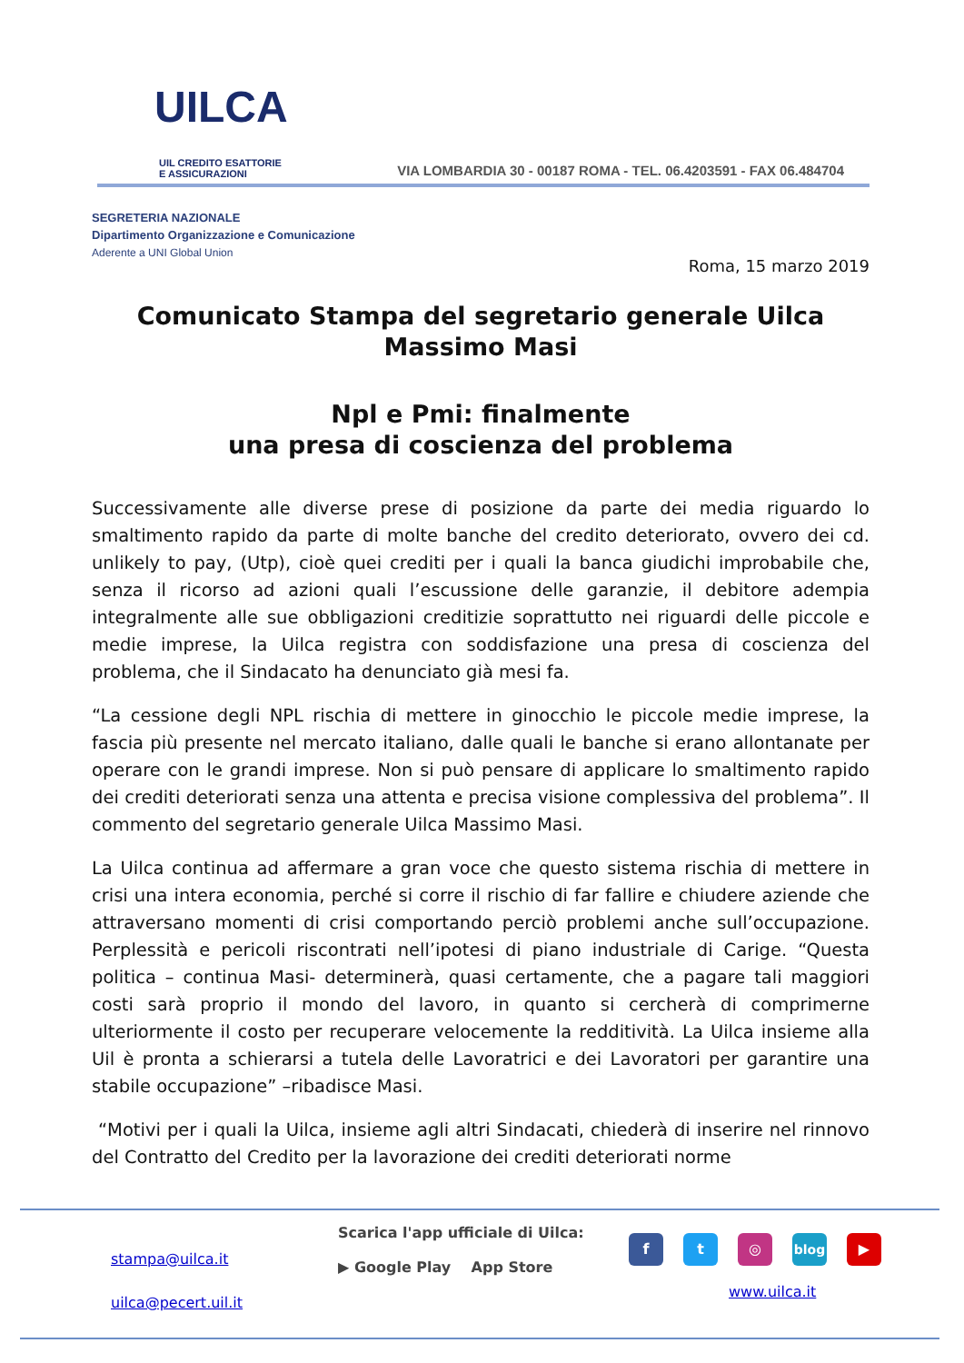UILCA
UIL CREDITO ESATTORIE
E ASSICURAZIONI
VIA LOMBARDIA 30 - 00187 ROMA - TEL. 06.4203591 - FAX 06.484704
SEGRETERIA NAZIONALE
Dipartimento Organizzazione e Comunicazione
Aderente a UNI Global Union
Roma, 15 marzo 2019
Comunicato Stampa del segretario generale Uilca
Massimo Masi
Npl e Pmi: finalmente
una presa di coscienza del problema
Successivamente alle diverse prese di posizione da parte dei media riguardo lo smaltimento rapido da parte di molte banche del credito deteriorato, ovvero dei cd. unlikely to pay, (Utp), cioè quei crediti per i quali la banca giudichi improbabile che, senza il ricorso ad azioni quali l’escussione delle garanzie, il debitore adempia integralmente alle sue obbligazioni creditizie soprattutto nei riguardi delle piccole e medie imprese, la Uilca registra con soddisfazione una presa di coscienza del problema, che il Sindacato ha denunciato già mesi fa.
“La cessione degli NPL rischia di mettere in ginocchio le piccole medie imprese, la fascia più presente nel mercato italiano, dalle quali le banche si erano allontanate per operare con le grandi imprese. Non si può pensare di applicare lo smaltimento rapido dei crediti deteriorati senza una attenta e precisa visione complessiva del problema”. Il commento del segretario generale Uilca Massimo Masi.
La Uilca continua ad affermare a gran voce che questo sistema rischia di mettere in crisi una intera economia, perché si corre il rischio di far fallire e chiudere aziende che attraversano momenti di crisi comportando perciò problemi anche sull’occupazione. Perplessità e pericoli riscontrati nell’ipotesi di piano industriale di Carige. “Questa politica – continua Masi- determinerà, quasi certamente, che a pagare tali maggiori costi sarà proprio il mondo del lavoro, in quanto si cercherà di comprimerne ulteriormente il costo per recuperare velocemente la redditività. La Uilca insieme alla Uil è pronta a schierarsi a tutela delle Lavoratrici e dei Lavoratori per garantire una stabile occupazione” –ribadisce Masi.
“Motivi per i quali la Uilca, insieme agli altri Sindacati, chiederà di inserire nel rinnovo del Contratto del Credito per la lavorazione dei crediti deteriorati norme
stampa@uilca.it
uilca@pecert.uil.it
Scarica l'app ufficiale di Uilca:
▶ Google Play App Store
f t ◎ blog ▶
www.uilca.it